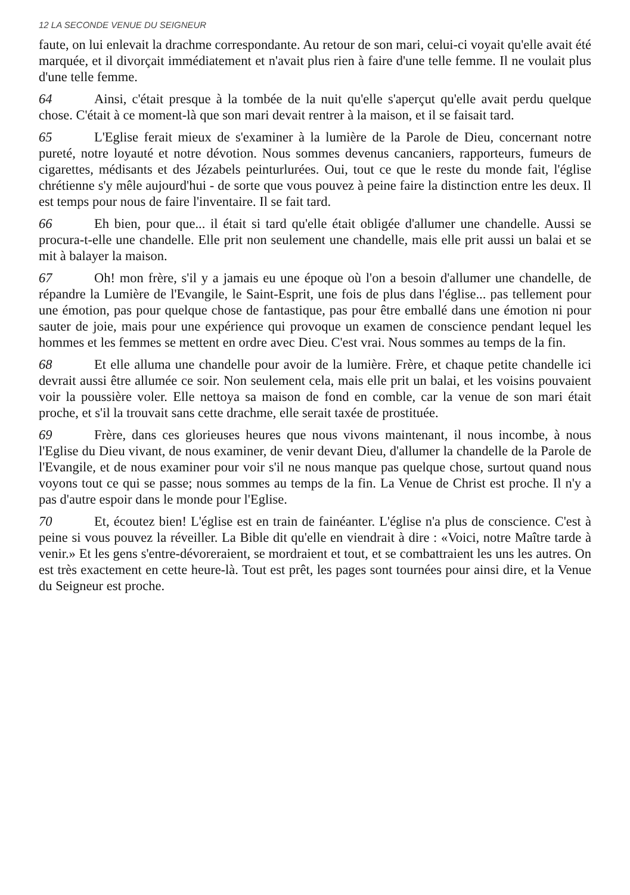12 LA SECONDE VENUE DU SEIGNEUR
faute, on lui enlevait la drachme correspondante. Au retour de son mari, celui-ci voyait qu'elle avait été marquée, et il divorçait immédiatement et n'avait plus rien à faire d'une telle femme. Il ne voulait plus d'une telle femme.
64 Ainsi, c'était presque à la tombée de la nuit qu'elle s'aperçut qu'elle avait perdu quelque chose. C'était à ce moment-là que son mari devait rentrer à la maison, et il se faisait tard.
65 L'Eglise ferait mieux de s'examiner à la lumière de la Parole de Dieu, concernant notre pureté, notre loyauté et notre dévotion. Nous sommes devenus cancaniers, rapporteurs, fumeurs de cigarettes, médisants et des Jézabels peinturlurées. Oui, tout ce que le reste du monde fait, l'église chrétienne s'y mêle aujourd'hui - de sorte que vous pouvez à peine faire la distinction entre les deux. Il est temps pour nous de faire l'inventaire. Il se fait tard.
66 Eh bien, pour que... il était si tard qu'elle était obligée d'allumer une chandelle. Aussi se procura-t-elle une chandelle. Elle prit non seulement une chandelle, mais elle prit aussi un balai et se mit à balayer la maison.
67 Oh! mon frère, s'il y a jamais eu une époque où l'on a besoin d'allumer une chandelle, de répandre la Lumière de l'Evangile, le Saint-Esprit, une fois de plus dans l'église... pas tellement pour une émotion, pas pour quelque chose de fantastique, pas pour être emballé dans une émotion ni pour sauter de joie, mais pour une expérience qui provoque un examen de conscience pendant lequel les hommes et les femmes se mettent en ordre avec Dieu. C'est vrai. Nous sommes au temps de la fin.
68 Et elle alluma une chandelle pour avoir de la lumière. Frère, et chaque petite chandelle ici devrait aussi être allumée ce soir. Non seulement cela, mais elle prit un balai, et les voisins pouvaient voir la poussière voler. Elle nettoya sa maison de fond en comble, car la venue de son mari était proche, et s'il la trouvait sans cette drachme, elle serait taxée de prostituée.
69 Frère, dans ces glorieuses heures que nous vivons maintenant, il nous incombe, à nous l'Eglise du Dieu vivant, de nous examiner, de venir devant Dieu, d'allumer la chandelle de la Parole de l'Evangile, et de nous examiner pour voir s'il ne nous manque pas quelque chose, surtout quand nous voyons tout ce qui se passe; nous sommes au temps de la fin. La Venue de Christ est proche. Il n'y a pas d'autre espoir dans le monde pour l'Eglise.
70 Et, écoutez bien! L'église est en train de fainéanter. L'église n'a plus de conscience. C'est à peine si vous pouvez la réveiller. La Bible dit qu'elle en viendrait à dire : «Voici, notre Maître tarde à venir.» Et les gens s'entre-dévoreraient, se mordraient et tout, et se combattraient les uns les autres. On est très exactement en cette heure-là. Tout est prêt, les pages sont tournées pour ainsi dire, et la Venue du Seigneur est proche.